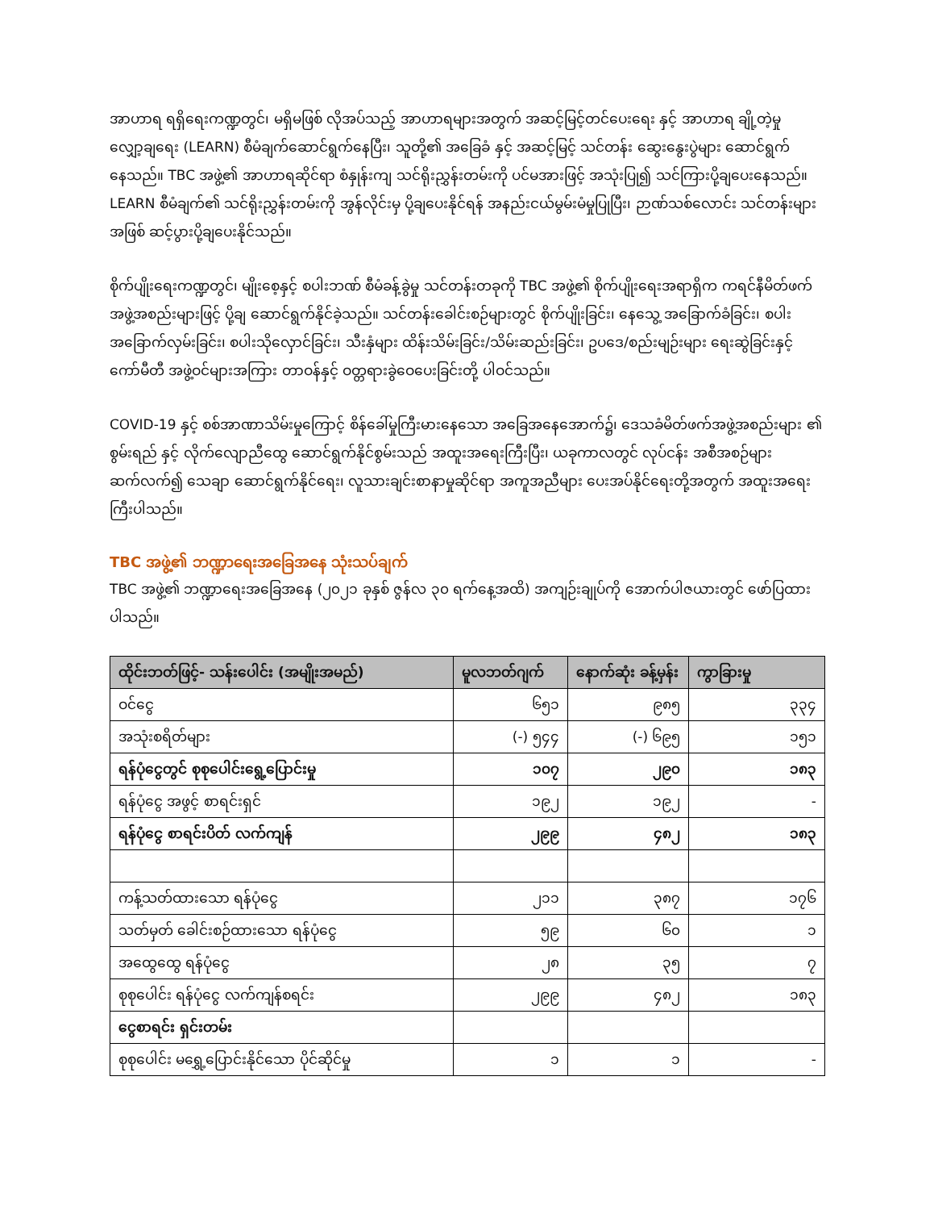အာဟာရ ရရှိရေးကဏ္ဍတွင်၊ မရှိမဖြစ် လိုအပ်သည့် အာဟာရများအတွက် အဆင့်မြင့်တင်ပေးရေး နှင့် အာဟာရ ချို့တဲ့မှု လျှော့ချရေး (LEARN) စီမံချက်ဆောင်ရွက်နေပြီး၊ သူတို့၏ အခြေခံ နှင့် အဆင့်မြင့် သင်တန်း ဆွေးနွေးပွဲများ ဆောင်ရွက်နေသည်။ TBC အဖွဲ့၏ အာဟာရဆိုင်ရာ စံနှုန်းကျ သင်ရိုးညွှန်းတမ်းကို ပင်မအားဖြင့် အသုံးပြု၍ သင်ကြားပို့ချပေးနေသည်။ LEARN စီမံချက်၏ သင်ရိုးညွှန်းတမ်းကို အွန်လိုင်းမှ ပို့ချပေးနိုင်ရန် အနည်းငယ်မွမ်းမံမှုပြုပြီး၊ ဉာဏ်သစ်လောင်း သင်တန်းများ အဖြစ် ဆင့်ပွားပို့ချပေးနိုင်သည်။
စိုက်ပျိုးရေးကဏ္ဍတွင်၊ မျိုးစေ့နှင့် စပါးဘဏ် စီမံခန့်ခွဲမှု သင်တန်းတခုကို TBC အဖွဲ့၏ စိုက်ပျိုးရေးအရာရှိက ကရင်နီမိတ်ဖက် အဖွဲ့အစည်းများဖြင့် ပို့ချ ဆောင်ရွက်နိုင်ခဲ့သည်။ သင်တန်းခေါင်းစဉ်များတွင် စိုက်ပျိုးခြင်း၊ နေသွေ့ အခြောက်ခံခြင်း၊ စပါး အခြောက်လှမ်းခြင်း၊ စပါးသိုလှောင်ခြင်း၊ သီးနှံများ ထိန်းသိမ်းခြင်း/သိမ်းဆည်းခြင်း၊ ဥပဒေ/စည်းမျဉ်းများ ရေးဆွဲခြင်းနှင့် ကော်မီတီ အဖွဲ့ဝင်များအကြား တာဝန်နှင့် ဝတ္တရားခွဲဝေပေးခြင်းတို့ ပါဝင်သည်။
COVID-19 နှင့် စစ်အာဏာသိမ်းမှုကြောင့် စိန်ခေါ်မှုကြီးမားနေသော အခြေအနေအောက်၌၊ ဒေသခံမိတ်ဖက်အဖွဲ့အစည်းများ ၏ စွမ်းရည် နှင့် လိုက်လျောညီထွေ ဆောင်ရွက်နိုင်စွမ်းသည် အထူးအရေးကြီးပြီး၊ ယခုကာလတွင် လုပ်ငန်း အစီအစဉ်များ ဆက်လက်၍ သေချာ ဆောင်ရွက်နိုင်ရေး၊ လူသားချင်းစာနာမှုဆိုင်ရာ အကူအညီများ ပေးအပ်နိုင်ရေးတို့အတွက် အထူးအရေး ကြီးပါသည်။
TBC အဖွဲ့၏ ဘဏ္ဍာရေးအခြေအနေ သုံးသပ်ချက်
TBC အဖွဲ့၏ ဘဏ္ဍာရေးအခြေအနေ (၂၀၂၁ ခုနှစ် ဇွန်လ ၃၀ ရက်နေ့အထိ) အကျဉ်းချုပ်ကို အောက်ပါဇယားတွင် ဖော်ပြထားပါသည်။
| ထိုင်းဘတ်ဖြင့်- သန်းပေါင်း (အမျိုးအမည်) | မူလဘတ်ဂျက် | နောက်ဆုံး ခန့်မှန်း | ကွာခြားမှု |
| --- | --- | --- | --- |
| ဝင်ငွေ | ၆၅၁ | ၉၈၅ | ၃၃၄ |
| အသုံးစရိတ်များ | (-) ၅၄၄ | (-) ၆၉၅ | ၁၅၁ |
| ရန်ပုံငွေတွင် စုစုပေါင်းရွေ့ပြောင်းမှု | ၁၀၇ | ၂၉၀ | ၁၈၃ |
| ရန်ပုံငွေ အဖွင့် စာရင်းရှင် | ၁၉၂ | ၁၉၂ | - |
| ရန်ပုံငွေ စာရင်းပိတ် လက်ကျန် | ၂၉၉ | ၄၈၂ | ၁၈၃ |
| ကန့်သတ်ထားသော ရန်ပုံငွေ | ၂၁၁ | ၃၈၇ | ၁၇၆ |
| သတ်မှတ် ခေါင်းစဉ်ထားသော ရန်ပုံငွေ | ၅၉ | ၆၀ | ၁ |
| အထွေထွေ ရန်ပုံငွေ | ၂၈ | ၃၅ | ၇ |
| စုစုပေါင်း ရန်ပုံငွေ လက်ကျန်စရင်း | ၂၉၉ | ၄၈၂ | ၁၈၃ |
| ငွေစာရင်း ရှင်းတမ်း | | | |
| စုစုပေါင်း မရွှေ့ပြောင်းနိုင်သော ပိုင်ဆိုင်မှု | ၁ | ၁ | - |